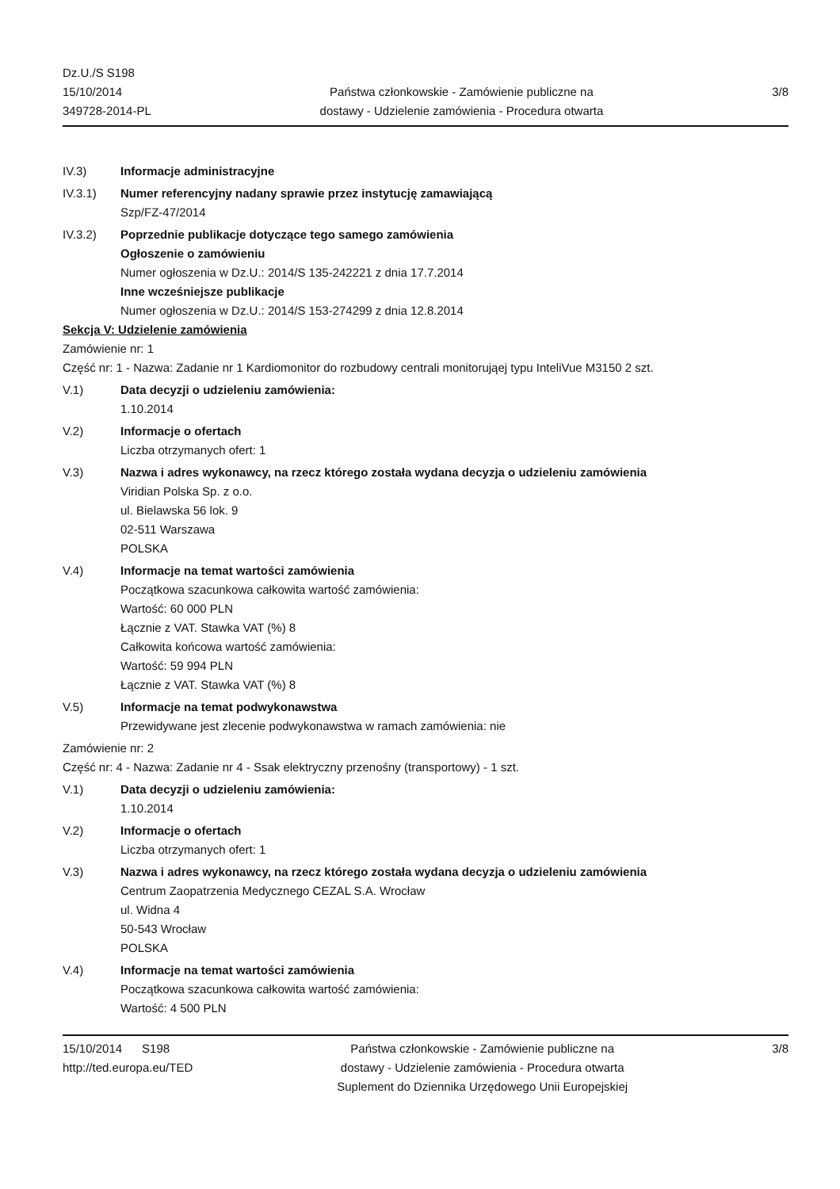Dz.U./S S198
15/10/2014
349728-2014-PL
Państwa członkowskie - Zamówienie publiczne na
dostawy - Udzielenie zamówienia - Procedura otwarta
3/8
IV.3) Informacje administracyjne
IV.3.1) Numer referencyjny nadany sprawie przez instytucję zamawiającą
Szp/FZ-47/2014
IV.3.2) Poprzednie publikacje dotyczące tego samego zamówienia
Ogłoszenie o zamówieniu
Numer ogłoszenia w Dz.U.: 2014/S 135-242221 z dnia 17.7.2014
Inne wcześniejsze publikacje
Numer ogłoszenia w Dz.U.: 2014/S 153-274299 z dnia 12.8.2014
Sekcja V: Udzielenie zamówienia
Zamówienie nr: 1
Część nr: 1 - Nazwa: Zadanie nr 1 Kardiomonitor do rozbudowy centrali monitorująej typu InteliVue M3150 2 szt.
V.1) Data decyzji o udzieleniu zamówienia:
1.10.2014
V.2) Informacje o ofertach
Liczba otrzymanych ofert: 1
V.3) Nazwa i adres wykonawcy, na rzecz którego została wydana decyzja o udzieleniu zamówienia
Viridian Polska Sp. z o.o.
ul. Bielawska 56 lok. 9
02-511 Warszawa
POLSKA
V.4) Informacje na temat wartości zamówienia
Początkowa szacunkowa całkowita wartość zamówienia:
Wartość: 60 000 PLN
Łącznie z VAT. Stawka VAT (%) 8
Całkowita końcowa wartość zamówienia:
Wartość: 59 994 PLN
Łącznie z VAT. Stawka VAT (%) 8
V.5) Informacje na temat podwykonawstwa
Przewidywane jest zlecenie podwykonawstwa w ramach zamówienia: nie
Zamówienie nr: 2
Część nr: 4 - Nazwa: Zadanie nr 4 - Ssak elektryczny przenośny (transportowy) - 1 szt.
V.1) Data decyzji o udzieleniu zamówienia:
1.10.2014
V.2) Informacje o ofertach
Liczba otrzymanych ofert: 1
V.3) Nazwa i adres wykonawcy, na rzecz którego została wydana decyzja o udzieleniu zamówienia
Centrum Zaopatrzenia Medycznego CEZAL S.A. Wrocław
ul. Widna 4
50-543 Wrocław
POLSKA
V.4) Informacje na temat wartości zamówienia
Początkowa szacunkowa całkowita wartość zamówienia:
Wartość: 4 500 PLN
15/10/2014 S198
http://ted.europa.eu/TED
Państwa członkowskie - Zamówienie publiczne na
dostawy - Udzielenie zamówienia - Procedura otwarta
Suplement do Dziennika Urzędowego Unii Europejskiej
3/8